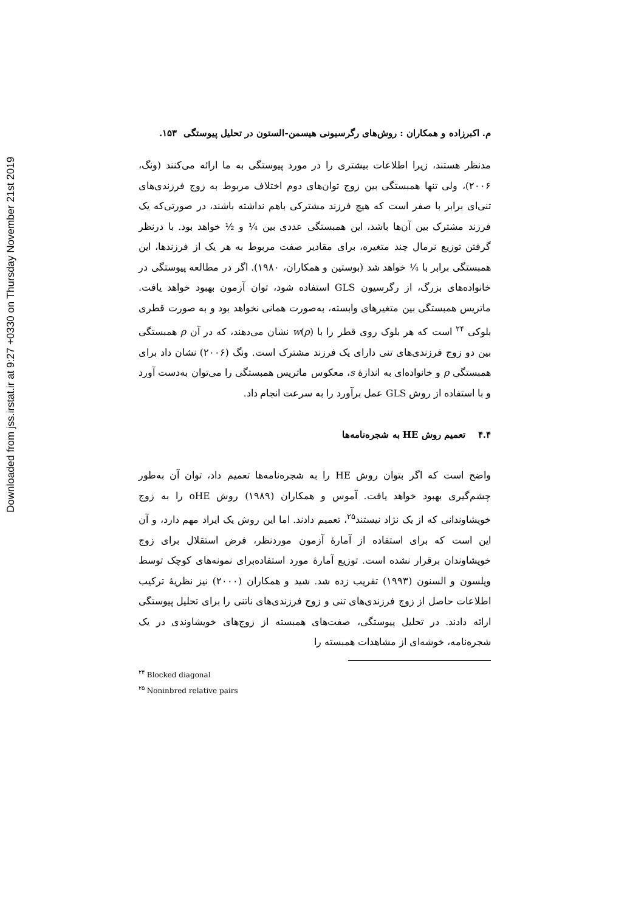Downloaded from jss.irstat.ir at 9:27 +0330 on Thursday November 21st 2019
م. اکبرزاده و همکاران : روش‌های رگرسیونی هیسمن-الستون در تحلیل پیوستگی ۱۵۳.
مدنظر هستند، زیرا اطلاعات بیشتری را در مورد پیوستگی به ما ارائه می‌کنند (ونگ، ۲۰۰۶)، ولی تنها همبستگی بین زوج توان‌های دوم اختلاف مربوط به زوج فرزندی‌های تنی‌ای برابر با صفر است که هیچ فرزند مشترکی باهم نداشته باشند، در صورتی‌که یک فرزند مشترک بین آن‌ها باشد، این همبستگی عددی بین ¼ و ½ خواهد بود. با درنظر گرفتن توزیع نرمال چند متغیره، برای مقادیر صفت مربوط به هر یک از فرزندها، این همبستگی برابر با ¼ خواهد شد (بوستین و همکاران، ۱۹۸۰). اگر در مطالعه پیوستگی در خانواده‌های بزرگ، از رگرسیون GLS استفاده شود، توان آزمون بهبود خواهد یافت. ماتریس همبستگی بین متغیرهای وابسته، به‌صورت همانی نخواهد بود و به صورت قطری بلوکی <sup>۲۴</sup> است که هر بلوک روی قطر را با w(ρ) نشان می‌دهند، که در آن ρ همبستگی بین دو زوج فرزندی‌های تنی دارای یک فرزند مشترک است. ونگ (۲۰۰۶) نشان داد برای همبستگی ρ و خانواده‌ای به اندازهٔ s، معکوس ماتریس همبستگی را می‌توان به‌دست آورد و با استفاده از روش GLS عمل برآورد را به سرعت انجام داد.
۴.۴ تعمیم روش HE به شجره‌نامه‌ها
واضح است که اگر بتوان روش HE را به شجره‌نامه‌ها تعمیم داد، توان آن به‌طور چشم‌گیری بهبود خواهد یافت. آموس و همکاران (۱۹۸۹) روش oHE را به زوج خویشاوندانی که از یک نژاد نیستند<sup>۲۵</sup>، تعمیم دادند. اما این روش یک ایراد مهم دارد، و آن این است که برای استفاده از آمارهٔ آزمون موردنظر، فرض استقلال برای زوج خویشاوندان برقرار نشده است. توزیع آمارهٔ مورد استفاده‌برای نمونه‌های کوچک توسط ویلسون و السنون (۱۹۹۳) تقریب زده شد. شید و همکاران (۲۰۰۰) نیز نظریهٔ ترکیب اطلاعات حاصل از زوج فرزندی‌های تنی و زوج فرزندی‌های ناتنی را برای تحلیل پیوستگی ارائه دادند. در تحلیل پیوستگی، صفت‌های همبسته از زوج‌های خویشاوندی در یک شجره‌نامه، خوشه‌ای از مشاهدات همبسته را
<sup>۲۴</sup> Blocked diagonal
<sup>۲۵</sup> Noninbred relative pairs